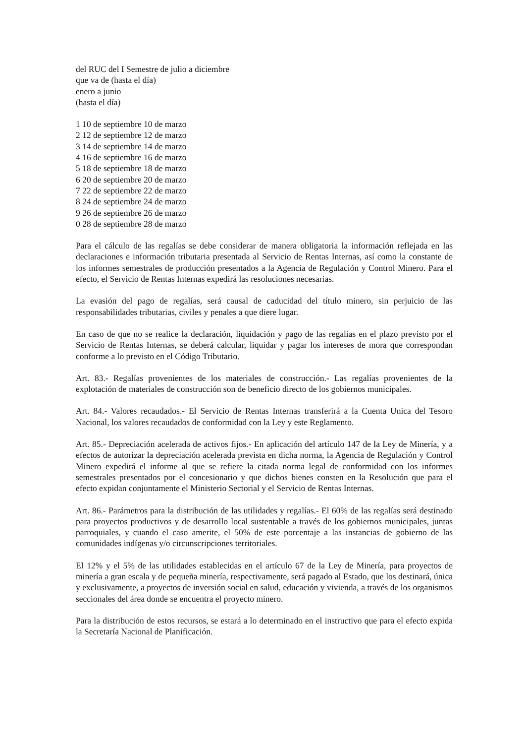del RUC del I Semestre de julio a diciembre
que va de (hasta el día)
enero a junio
(hasta el día)
1 10 de septiembre 10 de marzo
2 12 de septiembre 12 de marzo
3 14 de septiembre 14 de marzo
4 16 de septiembre 16 de marzo
5 18 de septiembre 18 de marzo
6 20 de septiembre 20 de marzo
7 22 de septiembre 22 de marzo
8 24 de septiembre 24 de marzo
9 26 de septiembre 26 de marzo
0 28 de septiembre 28 de marzo
Para el cálculo de las regalías se debe considerar de manera obligatoria la información reflejada en las declaraciones e información tributaria presentada al Servicio de Rentas Internas, así como la constante de los informes semestrales de producción presentados a la Agencia de Regulación y Control Minero. Para el efecto, el Servicio de Rentas Internas expedirá las resoluciones necesarias.
La evasión del pago de regalías, será causal de caducidad del título minero, sin perjuicio de las responsabilidades tributarias, civiles y penales a que diere lugar.
En caso de que no se realice la declaración, liquidación y pago de las regalías en el plazo previsto por el Servicio de Rentas Internas, se deberá calcular, liquidar y pagar los intereses de mora que correspondan conforme a lo previsto en el Código Tributario.
Art. 83.- Regalías provenientes de los materiales de construcción.- Las regalías provenientes de la explotación de materiales de construcción son de beneficio directo de los gobiernos municipales.
Art. 84.- Valores recaudados.- El Servicio de Rentas Internas transferirá a la Cuenta Unica del Tesoro Nacional, los valores recaudados de conformidad con la Ley y este Reglamento.
Art. 85.- Depreciación acelerada de activos fijos.- En aplicación del artículo 147 de la Ley de Minería, y a efectos de autorizar la depreciación acelerada prevista en dicha norma, la Agencia de Regulación y Control Minero expedirá el informe al que se refiere la citada norma legal de conformidad con los informes semestrales presentados por el concesionario y que dichos bienes consten en la Resolución que para el efecto expidan conjuntamente el Ministerio Sectorial y el Servicio de Rentas Internas.
Art. 86.- Parámetros para la distribución de las utilidades y regalías.- El 60% de las regalías será destinado para proyectos productivos y de desarrollo local sustentable a través de los gobiernos municipales, juntas parroquiales, y cuando el caso amerite, el 50% de este porcentaje a las instancias de gobierno de las comunidades indígenas y/o circunscripciones territoriales.
El 12% y el 5% de las utilidades establecidas en el artículo 67 de la Ley de Minería, para proyectos de minería a gran escala y de pequeña minería, respectivamente, será pagado al Estado, que los destinará, única y exclusivamente, a proyectos de inversión social en salud, educación y vivienda, a través de los organismos seccionales del área donde se encuentra el proyecto minero.
Para la distribución de estos recursos, se estará a lo determinado en el instructivo que para el efecto expida la Secretaría Nacional de Planificación.